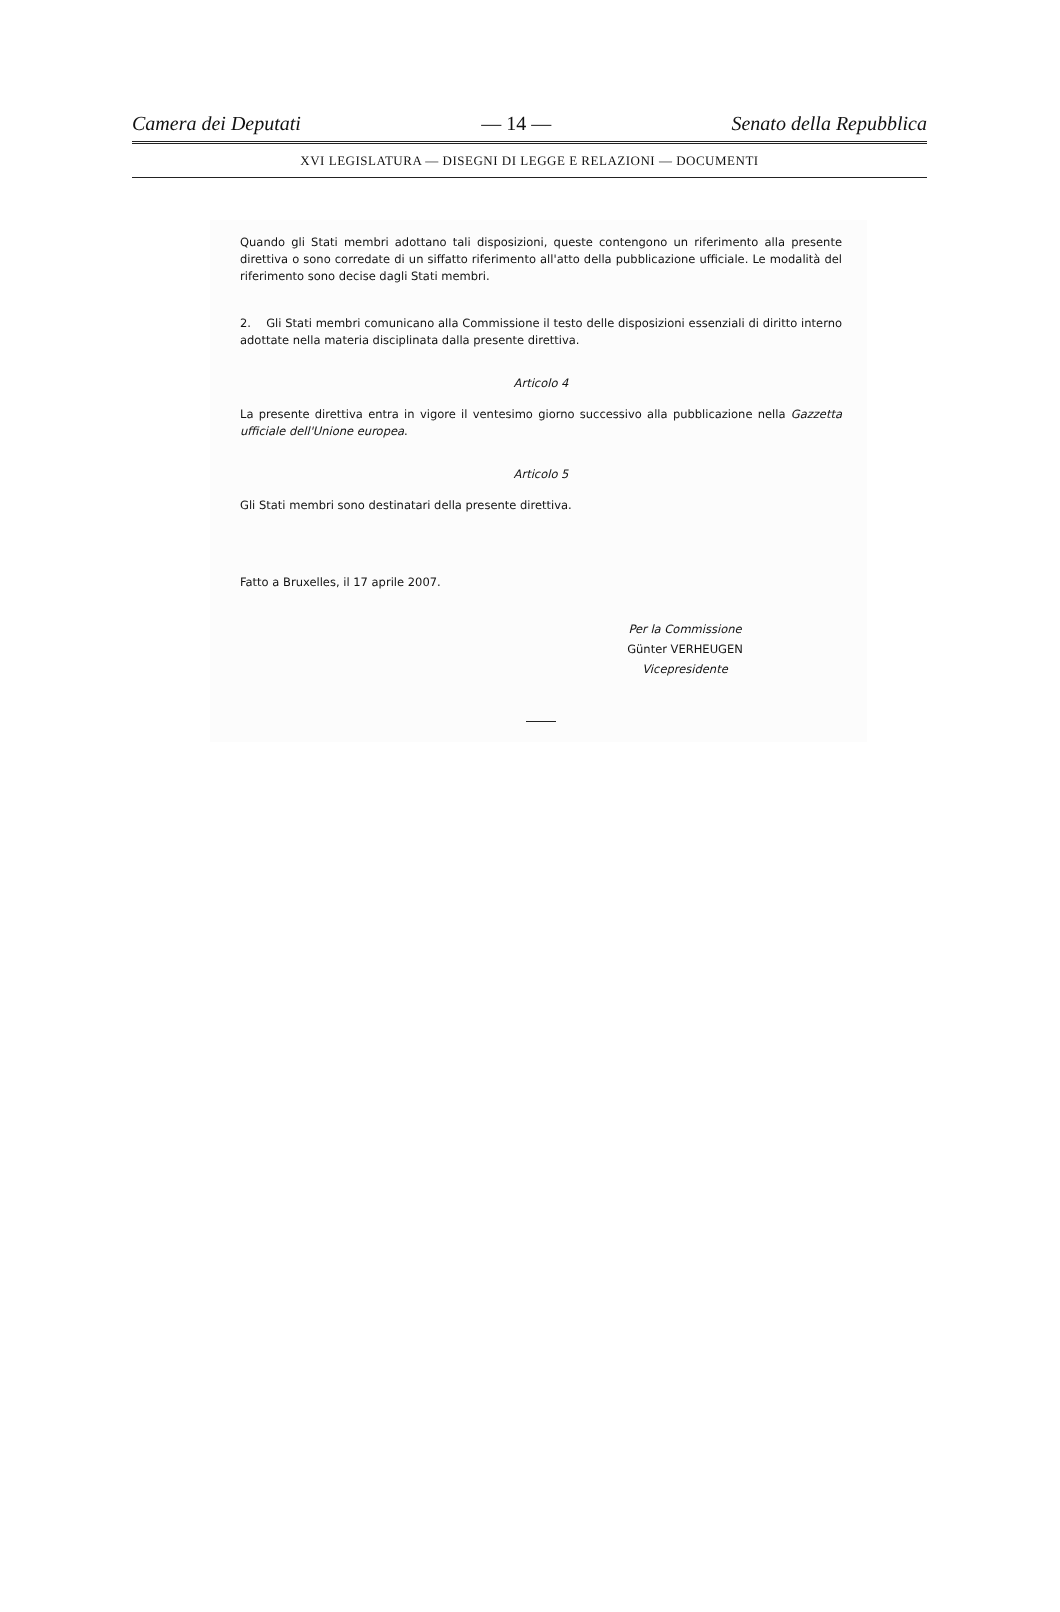Camera dei Deputati — 14 — Senato della Repubblica
XVI LEGISLATURA — DISEGNI DI LEGGE E RELAZIONI — DOCUMENTI
Quando gli Stati membri adottano tali disposizioni, queste contengono un riferimento alla presente direttiva o sono corredate di un siffatto riferimento all'atto della pubblicazione ufficiale. Le modalità del riferimento sono decise dagli Stati membri.
2. Gli Stati membri comunicano alla Commissione il testo delle disposizioni essenziali di diritto interno adottate nella materia disciplinata dalla presente direttiva.
Articolo 4
La presente direttiva entra in vigore il ventesimo giorno successivo alla pubblicazione nella Gazzetta ufficiale dell'Unione europea.
Articolo 5
Gli Stati membri sono destinatari della presente direttiva.
Fatto a Bruxelles, il 17 aprile 2007.
Per la Commissione
Günter VERHEUGEN
Vicepresidente